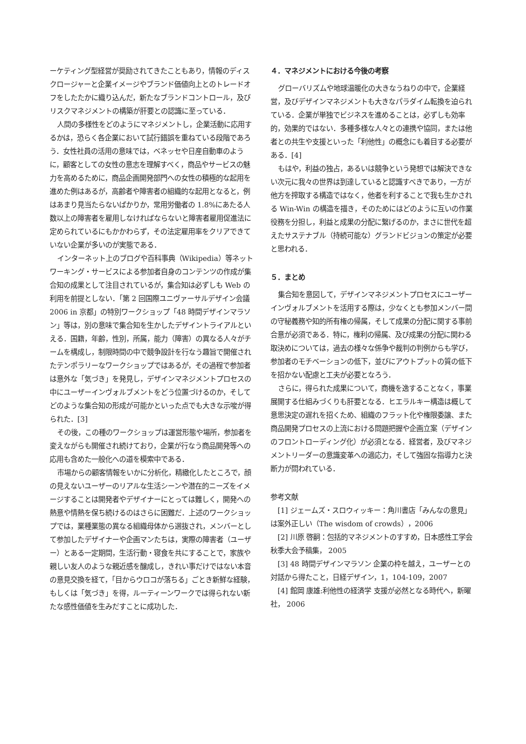ーケティング型経営が奨励されてきたこともあり，情報のディスクロージャーと企業イメージやブランド価値向上とのトレードオフをしたたかに織り込んだ，新たなブランドコントロール，及びリスクマネジメントの構築が肝要との認識に至っている．
人間の多様性をどのようにマネジメントし，企業活動に応用するかは，恐らく各企業において試行錯誤を重ねている段階であろう．女性社員の活用の意味では，ベネッセや日産自動車のように，顧客としての女性の意志を理解すべく，商品やサービスの魅力を高めるために，商品企画開発部門への女性の積極的な起用を進めた例はあるが，高齢者や障害者の組織的な起用となると，例はあまり見当たらないばかりか，常用労働者の 1.8%にあたる人数以上の障害者を雇用しなければならないと障害者雇用促進法に定められているにもかかわらず，その法定雇用率をクリアできていない企業が多いのが実態である．
インターネット上のブログや百科事典（Wikipedia）等ネットワーキング・サービスによる参加者自身のコンテンツの作成が集合知の成果として注目されているが，集合知は必ずしも Web の利用を前提としない．「第 2 回国際ユニヴァーサルデザイン会議 2006 in 京都」の特別ワークショップ「48 時間デザインマラソン」等は，別の意味で集合知を生かしたデザイントライアルといえる．国籍，年齢，性別，所属，能力（障害）の異なる人々がチームを構成し，制限時間の中で競争設計を行なう趣旨で開催されたテンポラリーなワークショップではあるが，その過程で参加者は意外な「気づき」を発見し，デザインマネジメントプロセスの中にユーザーインヴォルブメントをどう位置づけるのか，そしてどのような集合知の形成が可能かといった点でも大きな示唆が得られた．[3]
その後，この種のワークショップは運営形態や場所，参加者を変えながらも開催され続けており，企業が行なう商品開発等への応用も含めた一般化への道を模索中である．
市場からの顧客情報をいかに分析化，精緻化したところで，顔の見えないユーザーのリアルな生活シーンや潜在的ニーズをイメージすることは開発者やデザイナーにとっては難しく，開発への熱意や情熱を保ち続けるのはさらに困難だ．上述のワークショップでは，業種業態の異なる組織母体から選抜され，メンバーとして参加したデザイナーや企画マンたちは，実際の障害者（ユーザー）とある一定期間，生活行動・寝食を共にすることで，家族や親しい友人のような親近感を醸成し，きれい事だけではない本音の意見交換を経て，「目からウロコが落ちる」ごとき新鮮な経験，もしくは「気づき」を得，ルーティーンワークでは得られない新たな感性価値を生みだすことに成功した．
４．マネジメントにおける今後の考察
グローバリズムや地球温暖化の大きなうねりの中で，企業経営，及びデザインマネジメントも大きなパラダイム転換を迫られている．企業が単独でビジネスを進めることは，必ずしも効率的，効果的ではない．多種多様な人々との連携や協同，または他者との共生や支援といった「利他性」の概念にも着目する必要がある．[4]
もはや，利益の独占，あるいは競争という発想では解決できない次元に我々の世界は到達していると認識すべきであり，一方が他方を搾取する構造ではなく，他者を利することで我も生かされる Win-Win の構造を描き，そのためにはどのように互いの作業役務を分担し，利益と成果の分配に繋げるのか，まさに世代を超えたサステナブル（持続可能な）グランドビジョンの策定が必要と思われる．
５．まとめ
集合知を意図して，デザインマネジメントプロセスにユーザーインヴォルブメントを活用する際は，少なくとも参加メンバー間の守秘義務や知的所有権の帰属，そして成果の分配に関する事前合意が必須である．特に，権利の帰属、及び成果の分配に関わる取決めについては，過去の様々な係争や裁判の判例からも学び，参加者のモチベーションの低下，並びにアウトプットの質の低下を招かない配慮と工夫が必要となろう．
さらに，得られた成果について，商機を逸することなく，事業展開する仕組みづくりも肝要となる．ヒエラルキー構造は概して意思決定の遅れを招くため、組織のフラット化や権限委譲、また商品開発プロセスの上流における問題把握や企画立案（デザインのフロントローディング化）が必須となる．経営者，及びマネジメントリーダーの意識変革への適応力，そして強固な指導力と決断力が問われている．
参考文献
[1] ジェームズ・スロウィッキー：角川書店「みんなの意見」は案外正しい（The wisdom of crowds），2006
[2] 川原 啓嗣：包括的マネジメントのすすめ，日本感性工学会秋季大会予稿集， 2005
[3] 48 時間デザインマラソン 企業の枠を越え，ユーザーとの対話から得たこと，日経デザイン，1，104-109，2007
[4] 館岡 康雄:利他性の経済学 支援が必然となる時代へ，新曜社， 2006